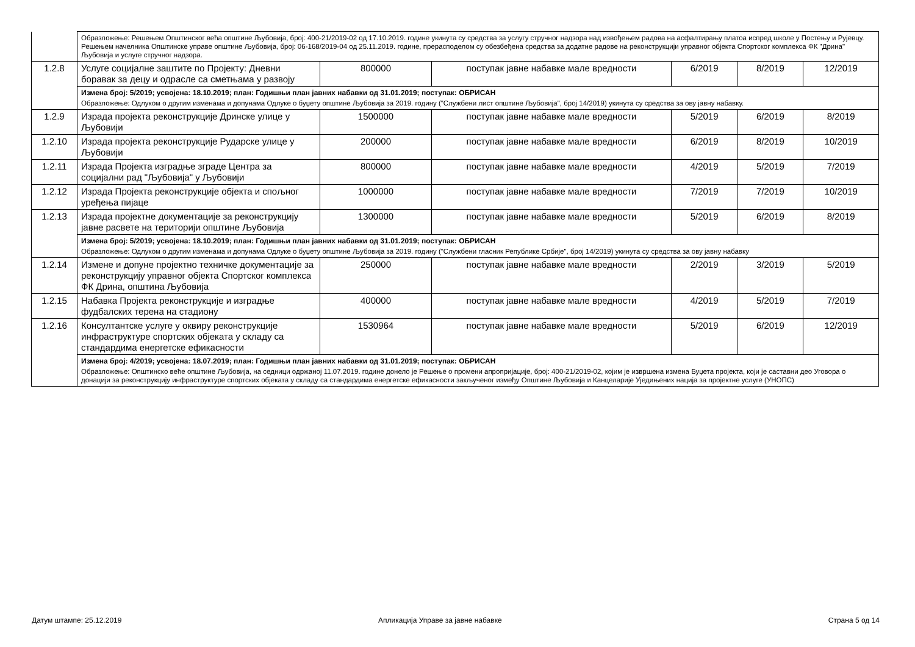| | Образложење: Решењем Општинског већа општине Љубовија, број: 400-21/2019-02 од 17.10.2019. године укинута су средства за услугу стручног надзора над извођењем радова на асфалтирању платоа испред школе у Постењу и Рујевцу. Решењем начелника Општинске управе општине Љубовија, број: 06-168/2019-04 од 25.11.2019. године, прерасподелом су обезбеђена средства за додатне радове на реконструкцији управног објекта Спортског комплекса ФК "Дрина" Љубовија и услуге стручног надзора. | | | | | |
| 1.2.8 | Услуге социјалне заштите по Пројекту: Дневни боравак за децу и одрасле са сметњама у развоју | 800000 | поступак јавне набавке мале вредности | 6/2019 | 8/2019 | 12/2019 |
| | Измена број: 5/2019; усвојена: 18.10.2019; план: Годишњи план јавних набавки од 31.01.2019; поступак: ОБРИСАН Образложење: Одлуком о другим изменама и допунама Одлуке о буџету општине Љубовија за 2019. годину ("Службени лист општине Љубовија", број 14/2019) укинута су средства за ову јавну набавку. | | | | | |
| 1.2.9 | Израда пројекта реконструкције Дринске улице у Љубовији | 1500000 | поступак јавне набавке мале вредности | 5/2019 | 6/2019 | 8/2019 |
| 1.2.10 | Израда пројекта реконструкције Рударске улице у Љубовији | 200000 | поступак јавне набавке мале вредности | 6/2019 | 8/2019 | 10/2019 |
| 1.2.11 | Израда Пројекта изградње зграде Центра за социјални рад "Љубовија" у Љубовији | 800000 | поступак јавне набавке мале вредности | 4/2019 | 5/2019 | 7/2019 |
| 1.2.12 | Израда Пројекта реконструкције објекта и спољног уређења пијаце | 1000000 | поступак јавне набавке мале вредности | 7/2019 | 7/2019 | 10/2019 |
| 1.2.13 | Израда пројектне документације за реконструкцију јавне расвете на територији општине Љубовија | 1300000 | поступак јавне набавке мале вредности | 5/2019 | 6/2019 | 8/2019 |
| | Измена број: 5/2019; усвојена: 18.10.2019; план: Годишњи план јавних набавки од 31.01.2019; поступак: ОБРИСАН Образложење: Одлуком о другим изменама и допунама Одлуке о буџету општине Љубовија за 2019. годину ("Службени гласник Републике Србије", број 14/2019) укинута су средства за ову јавну набавку | | | | | |
| 1.2.14 | Измене и допуне пројектно техничке документације за реконструкцију управног објекта Спортског комплекса ФК Дрина, општина Љубовија | 250000 | поступак јавне набавке мале вредности | 2/2019 | 3/2019 | 5/2019 |
| 1.2.15 | Набавка Пројекта реконструкције и изградње фудбалских терена на стадиону | 400000 | поступак јавне набавке мале вредности | 4/2019 | 5/2019 | 7/2019 |
| 1.2.16 | Консултантске услуге у оквиру реконструкције инфраструктуре спортских објеката у складу са стандардима енергетске ефикасности | 1530964 | поступак јавне набавке мале вредности | 5/2019 | 6/2019 | 12/2019 |
| | Измена број: 4/2019; усвојена: 18.07.2019; план: Годишњи план јавних набавки од 31.01.2019; поступак: ОБРИСАН Образложење: Општинско веће општине Љубовија, на седници одржаној 11.07.2019. године донело је Решење о промени апропријације, број: 400-21/2019-02, којим је извршена измена Буџета пројекта, који је саставни део Уговора о донацији за реконструкцију инфраструктуре спортских објеката у складу са стандардима енергетске ефикасности закљученог између Општине Љубовија и Канцеларије Уједињених нација за пројектне услуге (УНОПС) | | | | | |
Датум штампе: 25.12.2019
Апликација Управе за јавне набавке
Страна 5 од 14